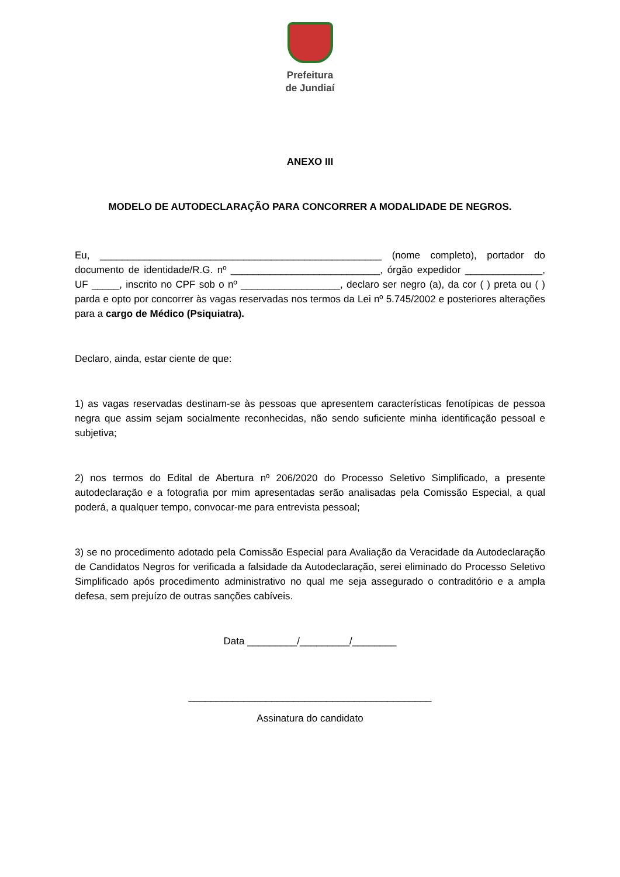Prefeitura
de Jundiaí
ANEXO III
MODELO DE AUTODECLARAÇÃO PARA CONCORRER A MODALIDADE DE NEGROS.
Eu, ___________________________________________________ (nome completo), portador do documento de identidade/R.G. nº ___________________________, órgão expedidor ______________, UF _____, inscrito no CPF sob o nº __________________, declaro ser negro (a), da cor ( ) preta ou ( ) parda e opto por concorrer às vagas reservadas nos termos da Lei nº 5.745/2002 e posteriores alterações para a cargo de Médico (Psiquiatra).
Declaro, ainda, estar ciente de que:
1) as vagas reservadas destinam-se às pessoas que apresentem características fenotípicas de pessoa negra que assim sejam socialmente reconhecidas, não sendo suficiente minha identificação pessoal e subjetiva;
2) nos termos do Edital de Abertura nº 206/2020 do Processo Seletivo Simplificado, a presente autodeclaração e a fotografia por mim apresentadas serão analisadas pela Comissão Especial, a qual poderá, a qualquer tempo, convocar-me para entrevista pessoal;
3) se no procedimento adotado pela Comissão Especial para Avaliação da Veracidade da Autodeclaração de Candidatos Negros for verificada a falsidade da Autodeclaração, serei eliminado do Processo Seletivo Simplificado após procedimento administrativo no qual me seja assegurado o contraditório e a ampla defesa, sem prejuízo de outras sanções cabíveis.
Data _________/_________/________
____________________________________________
Assinatura do candidato